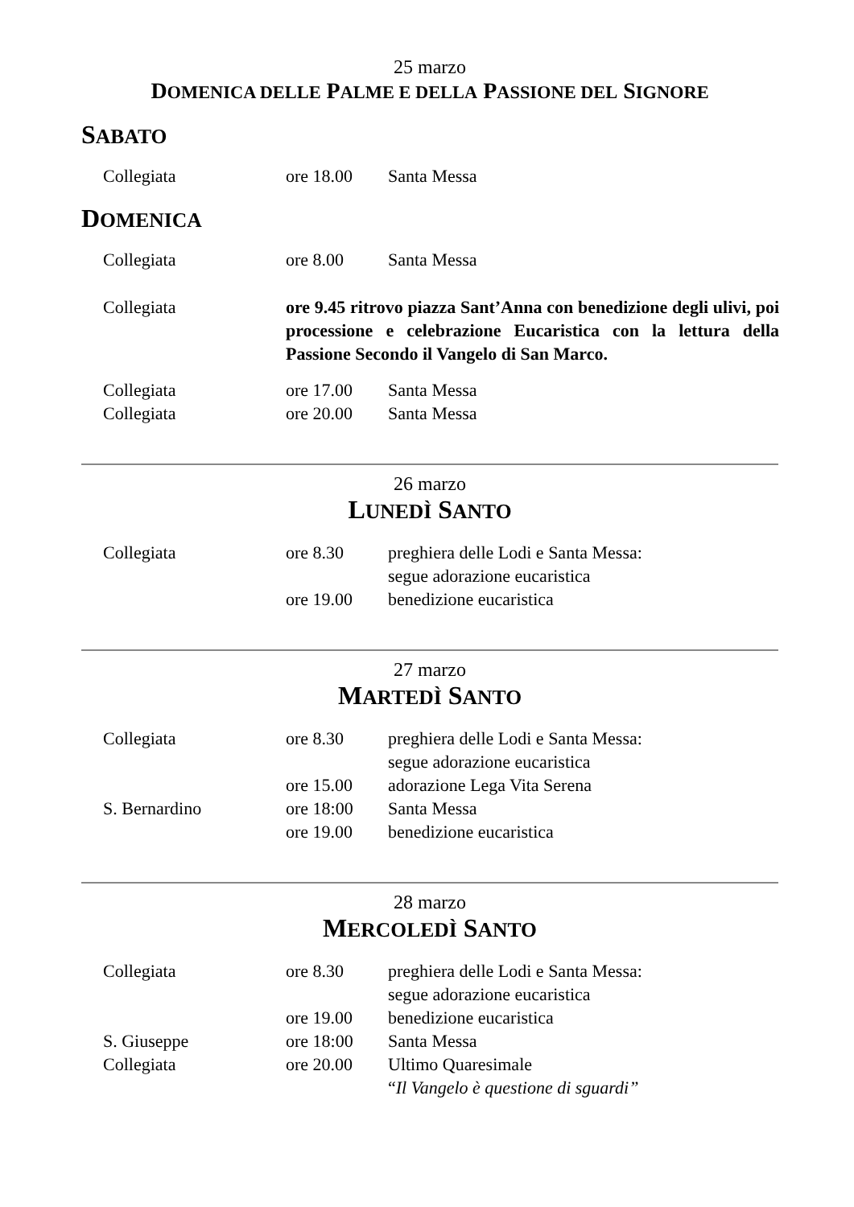25 marzo
DOMENICA DELLE PALME E DELLA PASSIONE DEL SIGNORE
SABATO
| Collegiata | ore 18.00 | Santa Messa |
DOMENICA
| Collegiata | ore 8.00 | Santa Messa |
| Collegiata | ore 9.45 ritrovo piazza Sant’Anna con benedizione degli ulivi, poi processione e celebrazione Eucaristica con la lettura della Passione Secondo il Vangelo di San Marco. | |
| Collegiata | ore 17.00 | Santa Messa |
| Collegiata | ore 20.00 | Santa Messa |
26 marzo
LUNEDÌ SANTO
| Collegiata | ore 8.30 | preghiera delle Lodi e Santa Messa: segue adorazione eucaristica |
| | ore 19.00 | benedizione eucaristica |
27 marzo
MARTEDÌ SANTO
| Collegiata | ore 8.30 | preghiera delle Lodi e Santa Messa: segue adorazione eucaristica |
| | ore 15.00 | adorazione Lega Vita Serena |
| S. Bernardino | ore 18:00 | Santa Messa |
| | ore 19.00 | benedizione eucaristica |
28 marzo
MERCOLEDÌ SANTO
| Collegiata | ore 8.30 | preghiera delle Lodi e Santa Messa: segue adorazione eucaristica |
| | ore 19.00 | benedizione eucaristica |
| S. Giuseppe | ore 18:00 | Santa Messa |
| Collegiata | ore 20.00 | Ultimo Quaresimale “ Il Vangelo è questione di sguardi” |